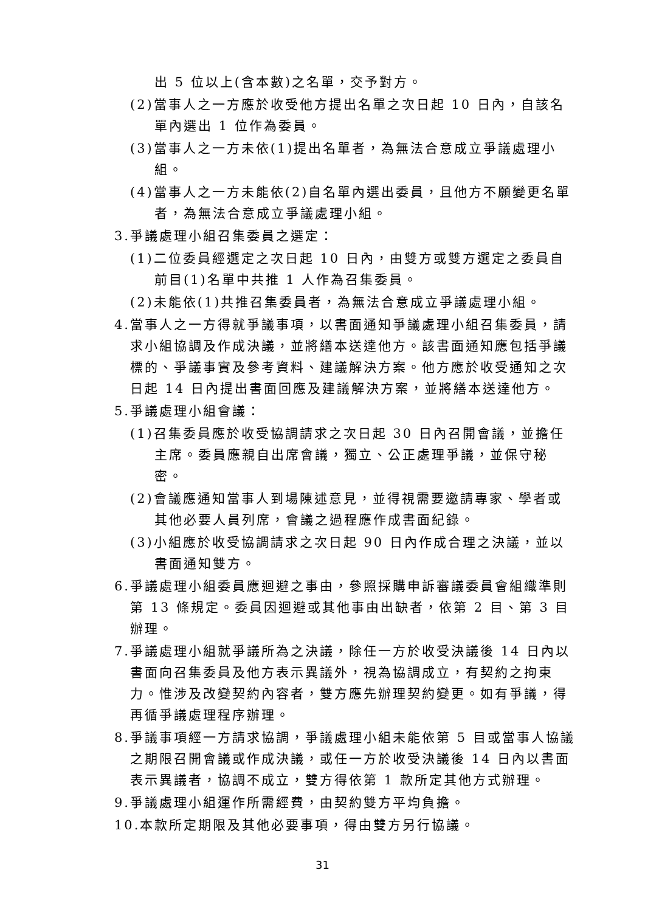出 5 位以上(含本數)之名單，交予對方。
(2)當事人之一方應於收受他方提出名單之次日起 10 日內，自該名單內選出 1 位作為委員。
(3)當事人之一方未依(1)提出名單者，為無法合意成立爭議處理小組。
(4)當事人之一方未能依(2)自名單內選出委員，且他方不願變更名單者，為無法合意成立爭議處理小組。
3.爭議處理小組召集委員之選定：
(1)二位委員經選定之次日起 10 日內，由雙方或雙方選定之委員自前目(1)名單中共推 1 人作為召集委員。
(2)未能依(1)共推召集委員者，為無法合意成立爭議處理小組。
4.當事人之一方得就爭議事項，以書面通知爭議處理小組召集委員，請求小組協調及作成決議，並將繕本送達他方。該書面通知應包括爭議標的、爭議事實及參考資料、建議解決方案。他方應於收受通知之次日起 14 日內提出書面回應及建議解決方案，並將繕本送達他方。
5.爭議處理小組會議：
(1)召集委員應於收受協調請求之次日起 30 日內召開會議，並擔任主席。委員應親自出席會議，獨立、公正處理爭議，並保守秘密。
(2)會議應通知當事人到場陳述意見，並得視需要邀請專家、學者或其他必要人員列席，會議之過程應作成書面紀錄。
(3)小組應於收受協調請求之次日起 90 日內作成合理之決議，並以書面通知雙方。
6.爭議處理小組委員應迴避之事由，參照採購申訴審議委員會組織準則第 13 條規定。委員因迴避或其他事由出缺者，依第 2 目、第 3 目辦理。
7.爭議處理小組就爭議所為之決議，除任一方於收受決議後 14 日內以書面向召集委員及他方表示異議外，視為協調成立，有契約之拘束力。惟涉及改變契約內容者，雙方應先辦理契約變更。如有爭議，得再循爭議處理程序辦理。
8.爭議事項經一方請求協調，爭議處理小組未能依第 5 目或當事人協議之期限召開會議或作成決議，或任一方於收受決議後 14 日內以書面表示異議者，協調不成立，雙方得依第 1 款所定其他方式辦理。
9.爭議處理小組運作所需經費，由契約雙方平均負擔。
10.本款所定期限及其他必要事項，得由雙方另行協議。
31